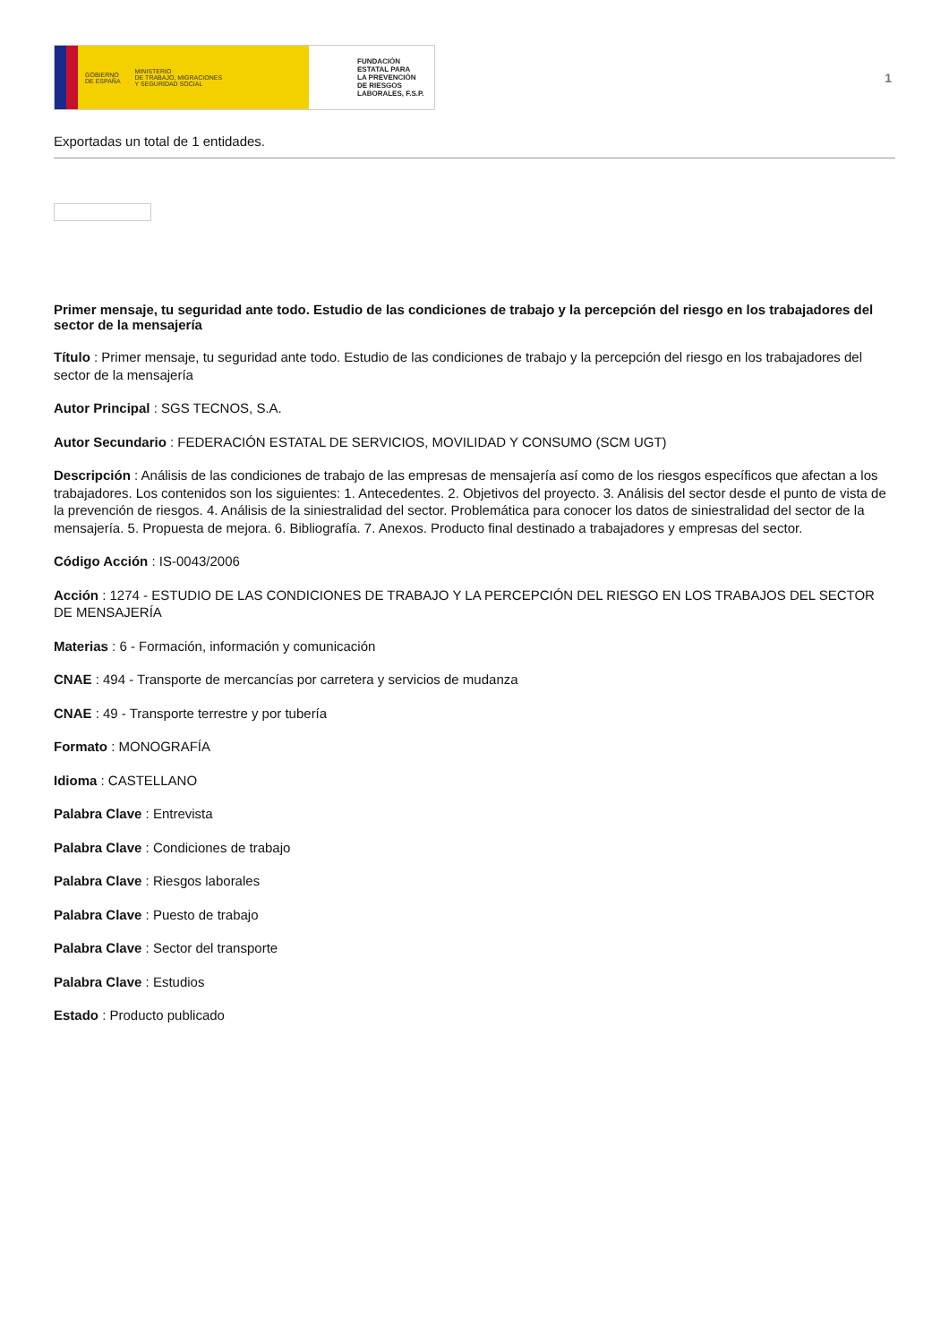GOBIERNO
DE ESPAÑA MINISTERIO
DE TRABAJO, MIGRACIONES
Y SEGURIDAD SOCIAL
FUNDACIÓN
ESTATAL PARA
LA PREVENCIÓN
DE RIESGOS
LABORALES, F.S.P.
1
Exportadas un total de 1 entidades.
Primer mensaje, tu seguridad ante todo. Estudio de las condiciones de trabajo y la percepción del riesgo en los trabajadores del sector de la mensajería
Título : Primer mensaje, tu seguridad ante todo. Estudio de las condiciones de trabajo y la percepción del riesgo en los trabajadores del sector de la mensajería
Autor Principal : SGS TECNOS, S.A.
Autor Secundario : FEDERACIÓN ESTATAL DE SERVICIOS, MOVILIDAD Y CONSUMO (SCM UGT)
Descripción : Análisis de las condiciones de trabajo de las empresas de mensajería así como de los riesgos específicos que afectan a los trabajadores. Los contenidos son los siguientes: 1. Antecedentes. 2. Objetivos del proyecto. 3. Análisis del sector desde el punto de vista de la prevención de riesgos. 4. Análisis de la siniestralidad del sector. Problemática para conocer los datos de siniestralidad del sector de la mensajería. 5. Propuesta de mejora. 6. Bibliografía. 7. Anexos. Producto final destinado a trabajadores y empresas del sector.
Código Acción : IS-0043/2006
Acción : 1274 - ESTUDIO DE LAS CONDICIONES DE TRABAJO Y LA PERCEPCIÓN DEL RIESGO EN LOS TRABAJOS DEL SECTOR DE MENSAJERÍA
Materias : 6 - Formación, información y comunicación
CNAE : 494 - Transporte de mercancías por carretera y servicios de mudanza
CNAE : 49 - Transporte terrestre y por tubería
Formato : MONOGRAFÍA
Idioma : CASTELLANO
Palabra Clave : Entrevista
Palabra Clave : Condiciones de trabajo
Palabra Clave : Riesgos laborales
Palabra Clave : Puesto de trabajo
Palabra Clave : Sector del transporte
Palabra Clave : Estudios
Estado : Producto publicado